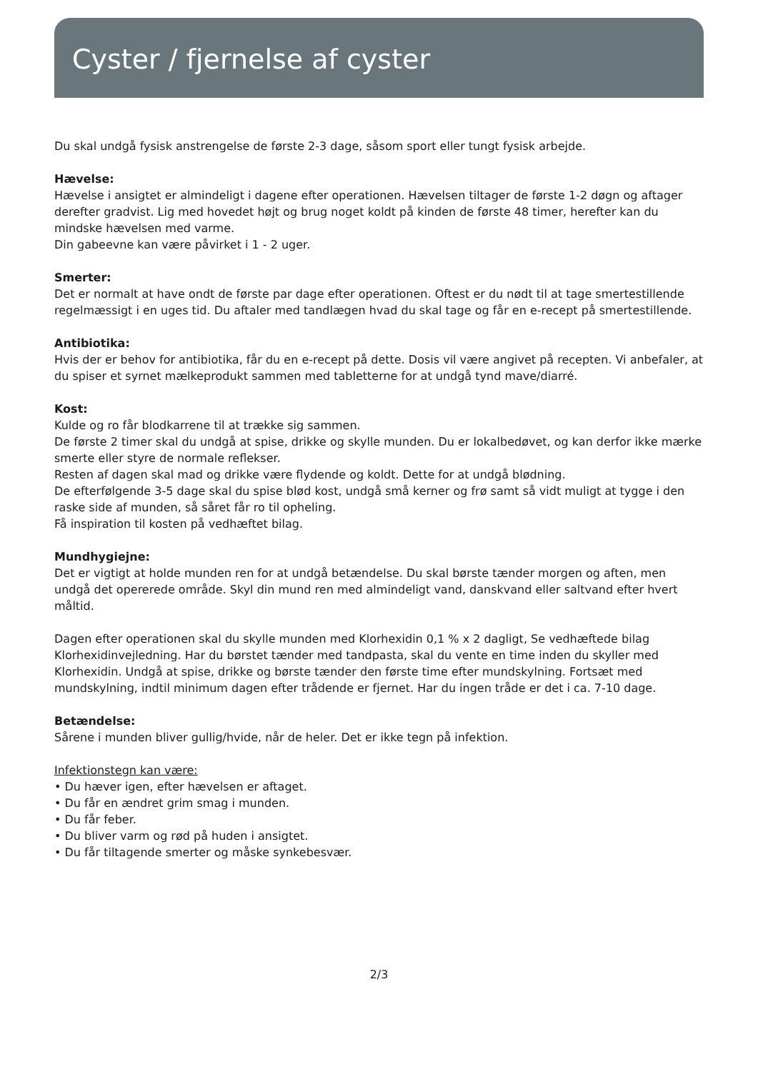Cyster / fjernelse af cyster
Du skal undgå fysisk anstrengelse de første 2-3 dage, såsom sport eller tungt fysisk arbejde.
Hævelse:
Hævelse i ansigtet er almindeligt i dagene efter operationen. Hævelsen tiltager de første 1-2 døgn og aftager derefter gradvist. Lig med hovedet højt og brug noget koldt på kinden de første 48 timer, herefter kan du mindske hævelsen med varme.
Din gabeevne kan være påvirket i 1 - 2 uger.
Smerter:
Det er normalt at have ondt de første par dage efter operationen. Oftest er du nødt til at tage smertestillende regelmæssigt i en uges tid. Du aftaler med tandlægen hvad du skal tage og får en e-recept på smertestillende.
Antibiotika:
Hvis der er behov for antibiotika, får du en e-recept på dette. Dosis vil være angivet på recepten. Vi anbefaler, at du spiser et syrnet mælkeprodukt sammen med tabletterne for at undgå tynd mave/diarré.
Kost:
Kulde og ro får blodkarrene til at trække sig sammen.
De første 2 timer skal du undgå at spise, drikke og skylle munden. Du er lokalbedøvet, og kan derfor ikke mærke smerte eller styre de normale reflekser.
Resten af dagen skal mad og drikke være flydende og koldt. Dette for at undgå blødning.
De efterfølgende 3-5 dage skal du spise blød kost, undgå små kerner og frø samt så vidt muligt at tygge i den raske side af munden, så såret får ro til opheling.
Få inspiration til kosten på vedhæftet bilag.
Mundhygiejne:
Det er vigtigt at holde munden ren for at undgå betændelse. Du skal børste tænder morgen og aften, men undgå det opererede område. Skyl din mund ren med almindeligt vand, danskvand eller saltvand efter hvert måltid.
Dagen efter operationen skal du skylle munden med Klorhexidin 0,1 % x 2 dagligt, Se vedhæftede bilag Klorhexidinvejledning. Har du børstet tænder med tandpasta, skal du vente en time inden du skyller med Klorhexidin. Undgå at spise, drikke og børste tænder den første time efter mundskylning. Fortsæt med mundskylning, indtil minimum dagen efter trådende er fjernet. Har du ingen tråde er det i ca. 7-10 dage.
Betændelse:
Sårene i munden bliver gullig/hvide, når de heler. Det er ikke tegn på infektion.
Infektionstegn kan være:
• Du hæver igen, efter hævelsen er aftaget.
• Du får en ændret grim smag i munden.
• Du får feber.
• Du bliver varm og rød på huden i ansigtet.
• Du får tiltagende smerter og måske synkebesvær.
2/3